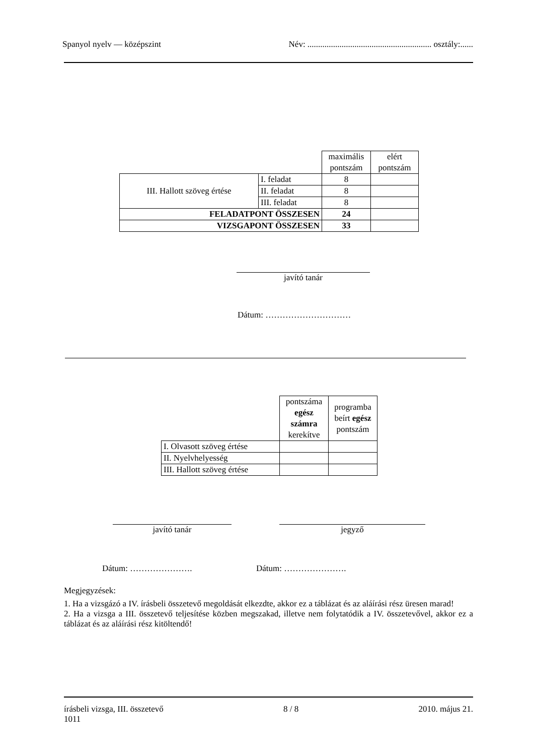Spanyol nyelv — középszint Név: .......................................................... osztály:......
| | | maximális pontszám | elért pontszám |
| III. Hallott szöveg értése | I. feladat | 8 | |
| | II. feladat | 8 | |
| | III. feladat | 8 | |
| FELADATPONT ÖSSZESEN | | 24 | |
| VIZSGAPONT ÖSSZESEN | | 33 | |
javító tanár
Dátum: …………………………
| | pontszáma egész számra kerekítve | programba beírt egész pontszám |
| I. Olvasott szöveg értése | | |
| II. Nyelvhelyesség | | |
| III. Hallott szöveg értése | | |
javító tanár jegyző
Dátum: …………………. Dátum: ………………….
Megjegyzések:
1. Ha a vizsgázó a IV. írásbeli összetevő megoldását elkezdte, akkor ez a táblázat és az aláírási rész üresen marad!
2. Ha a vizsga a III. összetevő teljesítése közben megszakad, illetve nem folytatódik a IV. összetevővel, akkor ez a táblázat és az aláírási rész kitöltendő!
írásbeli vizsga, III. összetevő
1011 8 / 8 2010. május 21.